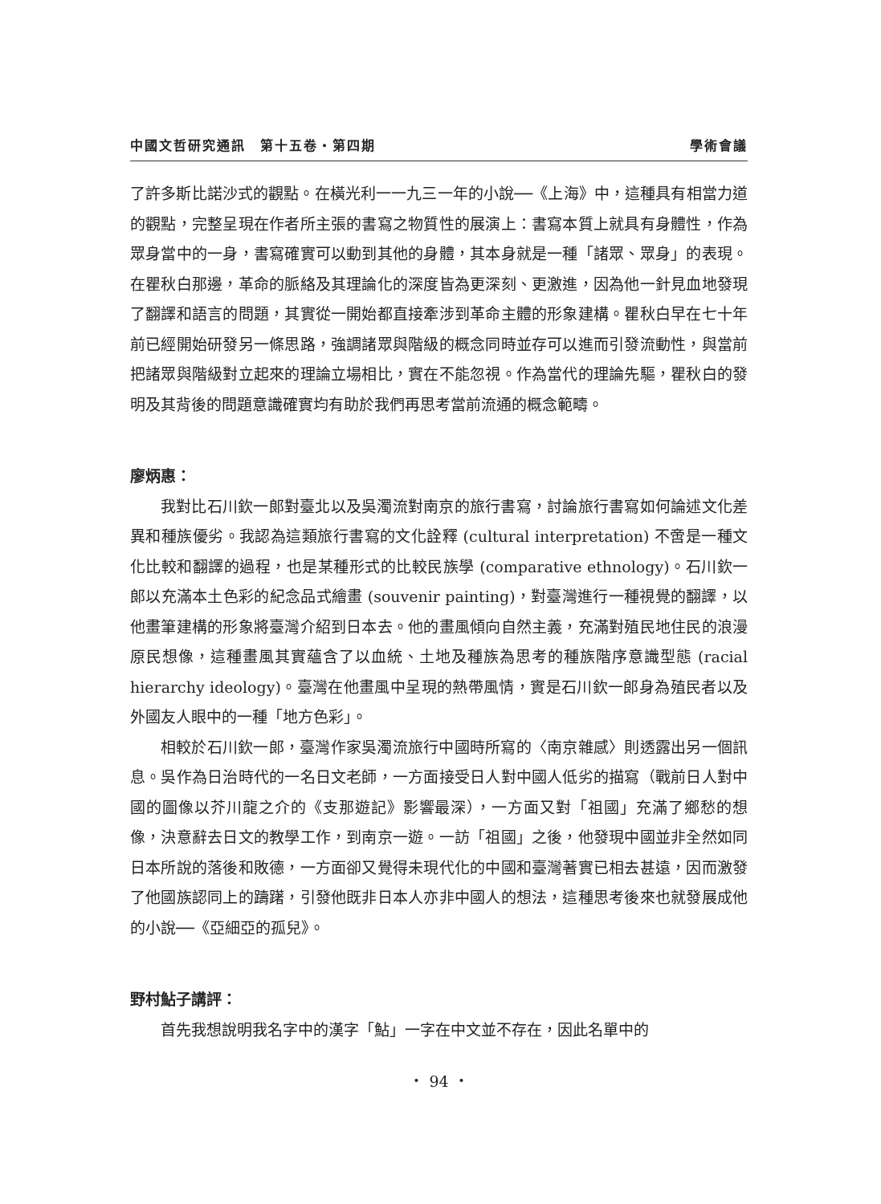中國文哲研究通訊　第十五卷・第四期 學術會議
了許多斯比諾沙式的觀點。在橫光利一一九三一年的小說──《上海》中，這種具有相當力道的觀點，完整呈現在作者所主張的書寫之物質性的展演上：書寫本質上就具有身體性，作為眾身當中的一身，書寫確實可以動到其他的身體，其本身就是一種「諸眾、眾身」的表現。在瞿秋白那邊，革命的脈絡及其理論化的深度皆為更深刻、更激進，因為他一針見血地發現了翻譯和語言的問題，其實從一開始都直接牽涉到革命主體的形象建構。瞿秋白早在七十年前已經開始研發另一條思路，強調諸眾與階級的概念同時並存可以進而引發流動性，與當前把諸眾與階級對立起來的理論立場相比，實在不能忽視。作為當代的理論先驅，瞿秋白的發明及其背後的問題意識確實均有助於我們再思考當前流通的概念範疇。
廖炳惠：
我對比石川欽一郎對臺北以及吳濁流對南京的旅行書寫，討論旅行書寫如何論述文化差異和種族優劣。我認為這類旅行書寫的文化詮釋 (cultural interpretation) 不啻是一種文化比較和翻譯的過程，也是某種形式的比較民族學 (comparative ethnology)。石川欽一郎以充滿本土色彩的紀念品式繪畫 (souvenir painting)，對臺灣進行一種視覺的翻譯，以他畫筆建構的形象將臺灣介紹到日本去。他的畫風傾向自然主義，充滿對殖民地住民的浪漫原民想像，這種畫風其實蘊含了以血統、土地及種族為思考的種族階序意識型態 (racial hierarchy ideology)。臺灣在他畫風中呈現的熱帶風情，實是石川欽一郎身為殖民者以及外國友人眼中的一種「地方色彩」。
相較於石川欽一郎，臺灣作家吳濁流旅行中國時所寫的〈南京雜感〉則透露出另一個訊息。吳作為日治時代的一名日文老師，一方面接受日人對中國人低劣的描寫（戰前日人對中國的圖像以芥川龍之介的《支那遊記》影響最深），一方面又對「祖國」充滿了鄉愁的想像，決意辭去日文的教學工作，到南京一遊。一訪「祖國」之後，他發現中國並非全然如同日本所說的落後和敗德，一方面卻又覺得未現代化的中國和臺灣著實已相去甚遠，因而激發了他國族認同上的躊躇，引發他既非日本人亦非中國人的想法，這種思考後來也就發展成他的小說──《亞細亞的孤兒》。
野村鮎子講評：
首先我想說明我名字中的漢字「鮎」一字在中文並不存在，因此名單中的
・ 94 ・